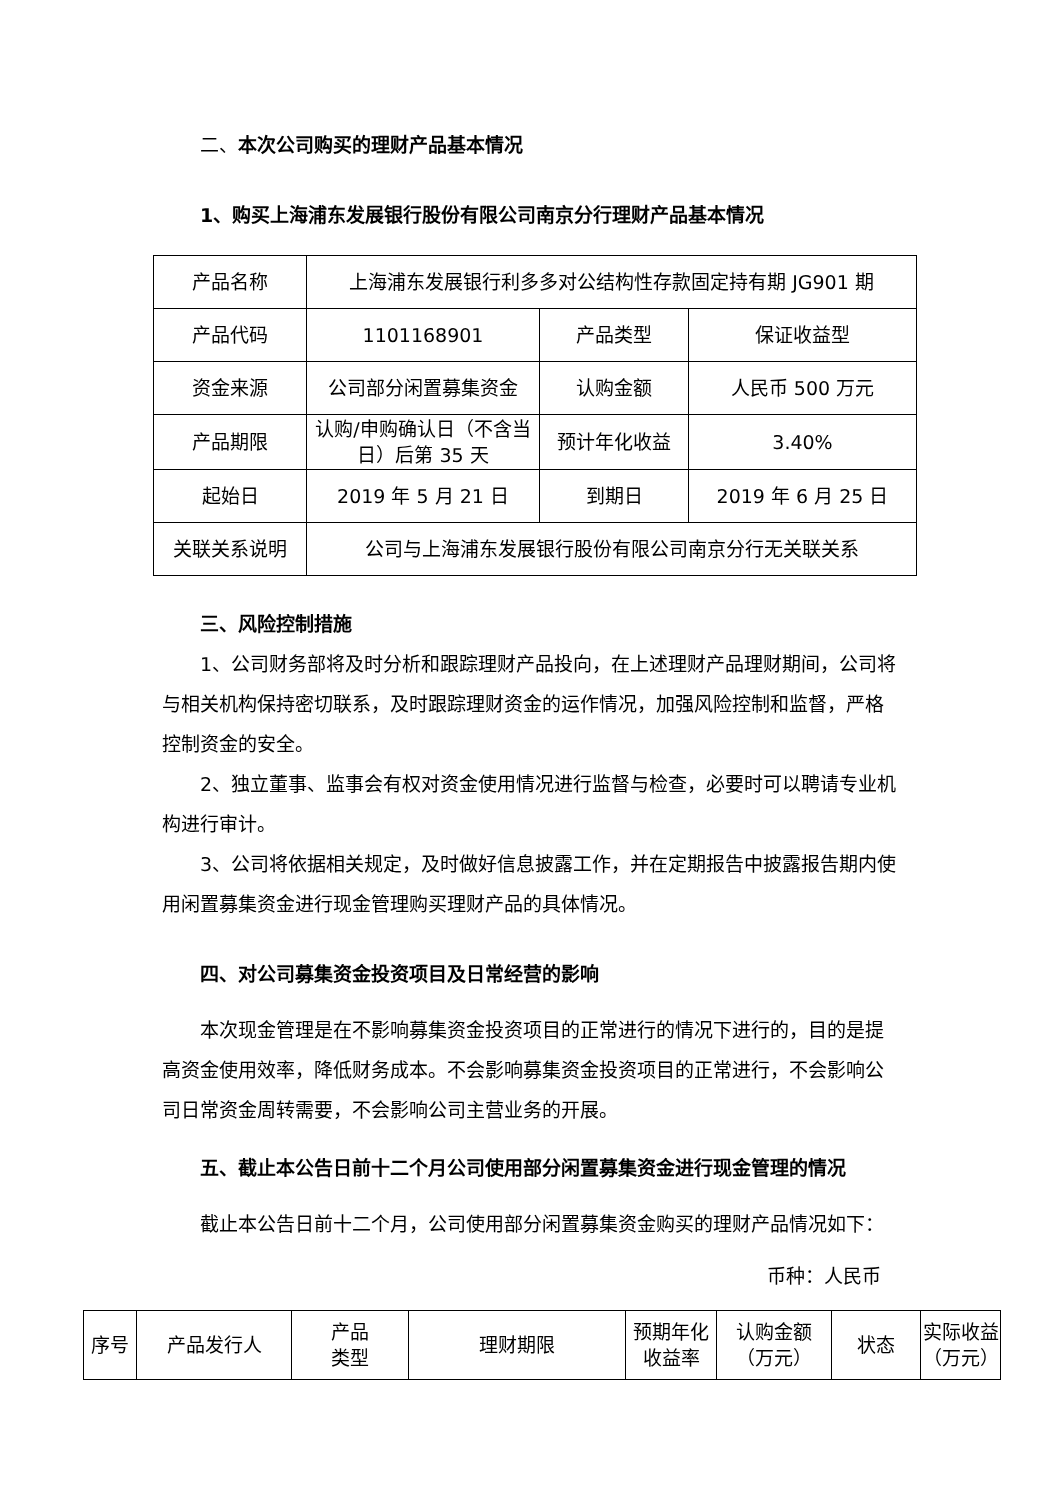二、本次公司购买的理财产品基本情况
1、购买上海浦东发展银行股份有限公司南京分行理财产品基本情况
| 产品名称 | 上海浦东发展银行利多多对公结构性存款固定持有期 JG901 期 | | |
| 产品代码 | 1101168901 | 产品类型 | 保证收益型 |
| 资金来源 | 公司部分闲置募集资金 | 认购金额 | 人民币 500 万元 |
| 产品期限 | 认购/申购确认日（不含当日）后第 35 天 | 预计年化收益 | 3.40% |
| 起始日 | 2019 年 5 月 21 日 | 到期日 | 2019 年 6 月 25 日 |
| 关联关系说明 | 公司与上海浦东发展银行股份有限公司南京分行无关联关系 | | |
三、风险控制措施
1、公司财务部将及时分析和跟踪理财产品投向，在上述理财产品理财期间，公司将与相关机构保持密切联系，及时跟踪理财资金的运作情况，加强风险控制和监督，严格控制资金的安全。
2、独立董事、监事会有权对资金使用情况进行监督与检查，必要时可以聘请专业机构进行审计。
3、公司将依据相关规定，及时做好信息披露工作，并在定期报告中披露报告期内使用闲置募集资金进行现金管理购买理财产品的具体情况。
四、对公司募集资金投资项目及日常经营的影响
本次现金管理是在不影响募集资金投资项目的正常进行的情况下进行的，目的是提高资金使用效率，降低财务成本。不会影响募集资金投资项目的正常进行，不会影响公司日常资金周转需要，不会影响公司主营业务的开展。
五、截止本公告日前十二个月公司使用部分闲置募集资金进行现金管理的情况
截止本公告日前十二个月，公司使用部分闲置募集资金购买的理财产品情况如下：
币种：人民币
| 序号 | 产品发行人 | 产品 类型 | 理财期限 | 预期年化 收益率 | 认购金额 （万元） | 状态 | 实际收益 （万元） |